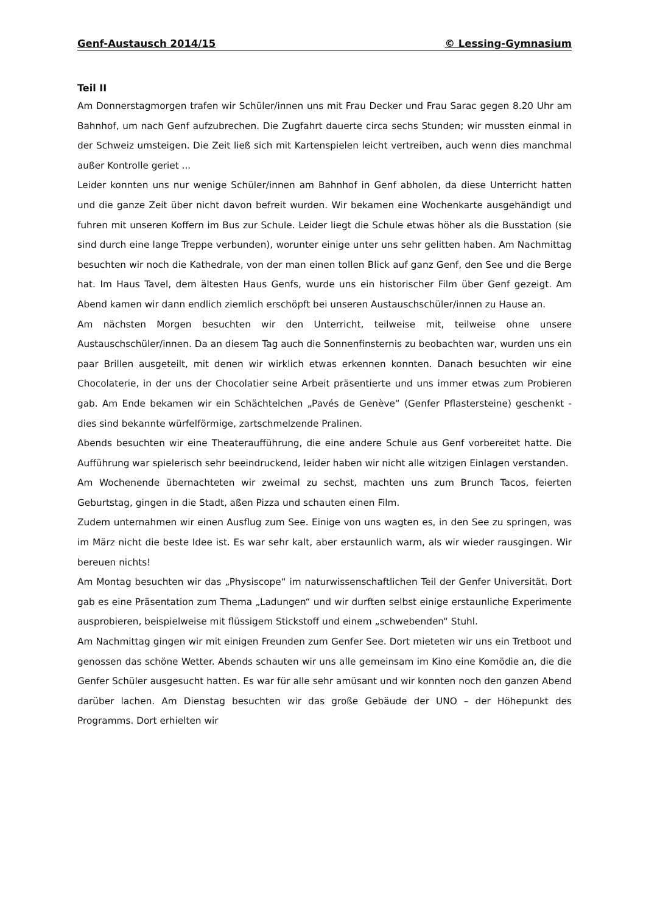Genf-Austausch 2014/15 © Lessing-Gymnasium
Teil II
Am Donnerstagmorgen trafen wir Schüler/innen uns mit Frau Decker und Frau Sarac gegen 8.20 Uhr am Bahnhof, um nach Genf aufzubrechen. Die Zugfahrt dauerte circa sechs Stunden; wir mussten einmal in der Schweiz umsteigen. Die Zeit ließ sich mit Kartenspielen leicht vertreiben, auch wenn dies manchmal außer Kontrolle geriet ...
Leider konnten uns nur wenige Schüler/innen am Bahnhof in Genf abholen, da diese Unterricht hatten und die ganze Zeit über nicht davon befreit wurden. Wir bekamen eine Wochenkarte ausgehändigt und fuhren mit unseren Koffern im Bus zur Schule. Leider liegt die Schule etwas höher als die Busstation (sie sind durch eine lange Treppe verbunden), worunter einige unter uns sehr gelitten haben. Am Nachmittag besuchten wir noch die Kathedrale, von der man einen tollen Blick auf ganz Genf, den See und die Berge hat. Im Haus Tavel, dem ältesten Haus Genfs, wurde uns ein historischer Film über Genf gezeigt. Am Abend kamen wir dann endlich ziemlich erschöpft bei unseren Austauschschüler/innen zu Hause an.
Am nächsten Morgen besuchten wir den Unterricht, teilweise mit, teilweise ohne unsere Austauschschüler/innen. Da an diesem Tag auch die Sonnenfinsternis zu beobachten war, wurden uns ein paar Brillen ausgeteilt, mit denen wir wirklich etwas erkennen konnten. Danach besuchten wir eine Chocolaterie, in der uns der Chocolatier seine Arbeit präsentierte und uns immer etwas zum Probieren gab. Am Ende bekamen wir ein Schächtelchen „Pavés de Genève“ (Genfer Pflastersteine) geschenkt - dies sind bekannte würfelförmige, zartschmelzende Pralinen.
Abends besuchten wir eine Theateraufführung, die eine andere Schule aus Genf vorbereitet hatte. Die Aufführung war spielerisch sehr beeindruckend, leider haben wir nicht alle witzigen Einlagen verstanden.
Am Wochenende übernachteten wir zweimal zu sechst, machten uns zum Brunch Tacos, feierten Geburtstag, gingen in die Stadt, aßen Pizza und schauten einen Film.
Zudem unternahmen wir einen Ausflug zum See. Einige von uns wagten es, in den See zu springen, was im März nicht die beste Idee ist. Es war sehr kalt, aber erstaunlich warm, als wir wieder rausgingen. Wir bereuen nichts!
Am Montag besuchten wir das „Physiscope“ im naturwissenschaftlichen Teil der Genfer Universität. Dort gab es eine Präsentation zum Thema „Ladungen“ und wir durften selbst einige erstaunliche Experimente ausprobieren, beispielweise mit flüssigem Stickstoff und einem „schwebenden“ Stuhl.
Am Nachmittag gingen wir mit einigen Freunden zum Genfer See. Dort mieteten wir uns ein Tretboot und genossen das schöne Wetter. Abends schauten wir uns alle gemeinsam im Kino eine Komödie an, die die Genfer Schüler ausgesucht hatten. Es war für alle sehr amüsant und wir konnten noch den ganzen Abend darüber lachen. Am Dienstag besuchten wir das große Gebäude der UNO – der Höhepunkt des Programms. Dort erhielten wir